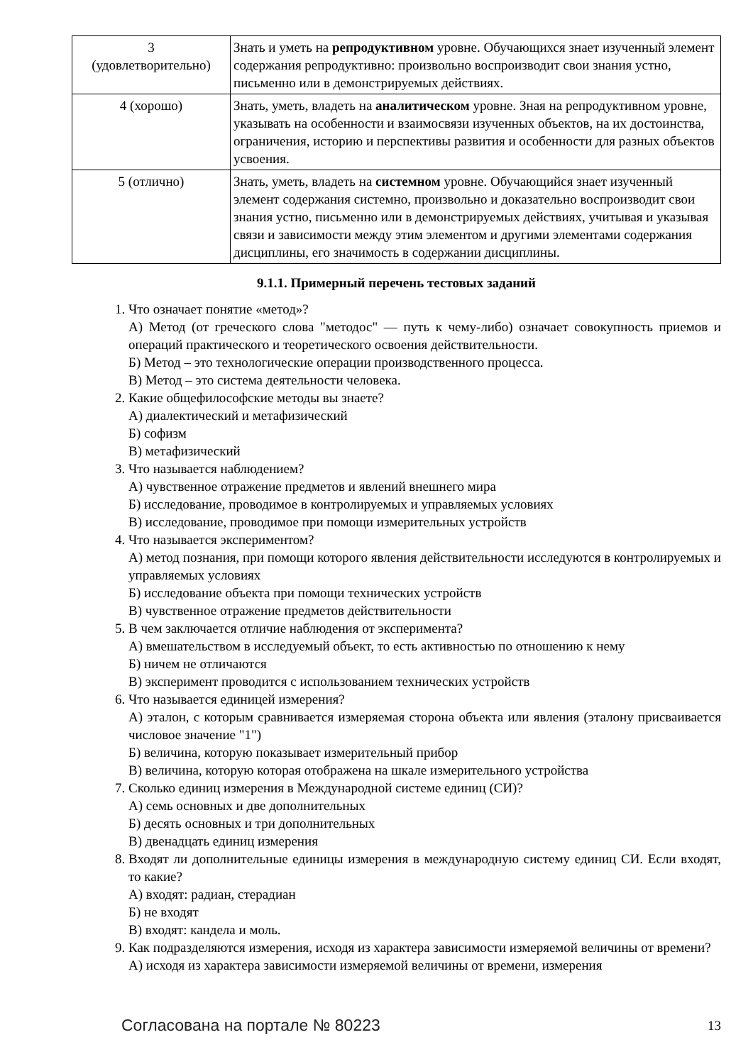| 3 (удовлетворительно) | Знать и уметь на репродуктивном уровне. Обучающихся знает изученный элемент содержания репродуктивно: произвольно воспроизводит свои знания устно, письменно или в демонстрируемых действиях. |
| 4 (хорошо) | Знать, уметь, владеть на аналитическом уровне. Зная на репродуктивном уровне, указывать на особенности и взаимосвязи изученных объектов, на их достоинства, ограничения, историю и перспективы развития и особенности для разных объектов усвоения. |
| 5 (отлично) | Знать, уметь, владеть на системном уровне. Обучающийся знает изученный элемент содержания системно, произвольно и доказательно воспроизводит свои знания устно, письменно или в демонстрируемых действиях, учитывая и указывая связи и зависимости между этим элементом и другими элементами содержания дисциплины, его значимость в содержании дисциплины. |
9.1.1. Примерный перечень тестовых заданий
1. Что означает понятие «метод»?
А) Метод (от греческого слова "методос" — путь к чему-либо) означает совокупность приемов и операций практического и теоретического освоения действительности.
Б) Метод – это технологические операции производственного процесса.
В) Метод – это система деятельности человека.
2. Какие общефилософские методы вы знаете?
А) диалектический и метафизический
Б) софизм
В) метафизический
3. Что называется наблюдением?
А) чувственное отражение предметов и явлений внешнего мира
Б) исследование, проводимое в контролируемых и управляемых условиях
В) исследование, проводимое при помощи измерительных устройств
4. Что называется экспериментом?
А) метод познания, при помощи которого явления действительности исследуются в контролируемых и управляемых условиях
Б) исследование объекта при помощи технических устройств
В) чувственное отражение предметов действительности
5. В чем заключается отличие наблюдения от эксперимента?
А) вмешательством в исследуемый объект, то есть активностью по отношению к нему
Б) ничем не отличаются
В) эксперимент проводится с использованием технических устройств
6. Что называется единицей измерения?
А) эталон, с которым сравнивается измеряемая сторона объекта или явления (эталону присваивается числовое значение "1")
Б) величина, которую показывает измерительный прибор
В) величина, которую которая отображена на шкале измерительного устройства
7. Сколько единиц измерения в Международной системе единиц (СИ)?
А) семь основных и две дополнительных
Б) десять основных и три дополнительных
В) двенадцать единиц измерения
8. Входят ли дополнительные единицы измерения в международную систему единиц СИ. Если входят, то какие?
А) входят: радиан, стерадиан
Б) не входят
В) входят: кандела и моль.
9. Как подразделяются измерения, исходя из характера зависимости измеряемой величины от времени?
А) исходя из характера зависимости измеряемой величины от времени, измерения
Согласована на портале № 80223 13